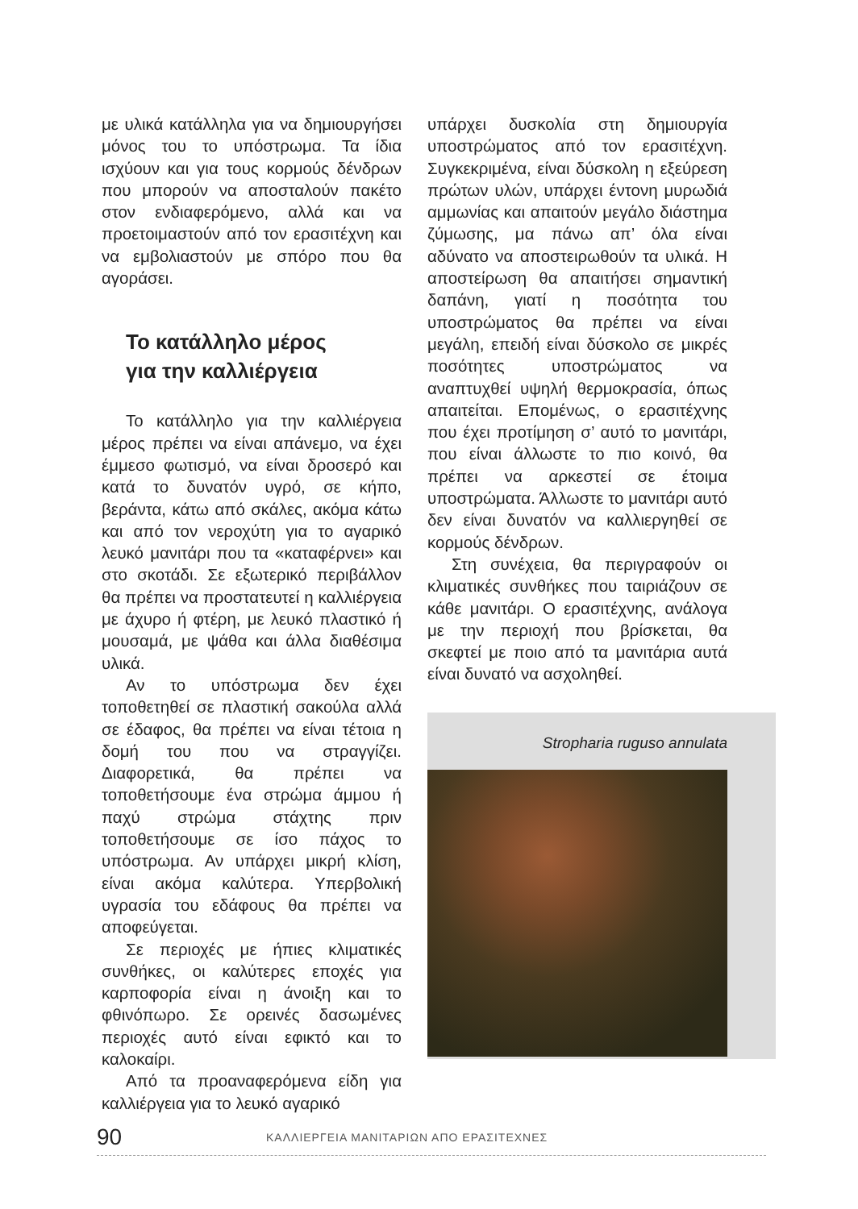με υλικά κατάλληλα για να δημιουργήσει μόνος του το υπόστρωμα. Τα ίδια ισχύουν και για τους κορμούς δένδρων που μπορούν να αποσταλούν πακέτο στον ενδιαφερόμενο, αλλά και να προετοιμαστούν από τον ερασιτέχνη και να εμβολιαστούν με σπόρο που θα αγοράσει.
Το κατάλληλο μέρος
για την καλλιέργεια
Το κατάλληλο για την καλλιέργεια μέρος πρέπει να είναι απάνεμο, να έχει έμμεσο φωτισμό, να είναι δροσερό και κατά το δυνατόν υγρό, σε κήπο, βεράντα, κάτω από σκάλες, ακόμα κάτω και από τον νεροχύτη για το αγαρικό λευκό μανιτάρι που τα «καταφέρνει» και στο σκοτάδι. Σε εξωτερικό περιβάλλον θα πρέπει να προστατευτεί η καλλιέργεια με άχυρο ή φτέρη, με λευκό πλαστικό ή μουσαμά, με ψάθα και άλλα διαθέσιμα υλικά.
Αν το υπόστρωμα δεν έχει τοποθετηθεί σε πλαστική σακούλα αλλά σε έδαφος, θα πρέπει να είναι τέτοια η δομή του που να στραγγίζει. Διαφορετικά, θα πρέπει να τοποθετήσουμε ένα στρώμα άμμου ή παχύ στρώμα στάχτης πριν τοποθετήσουμε σε ίσο πάχος το υπόστρωμα. Αν υπάρχει μικρή κλίση, είναι ακόμα καλύτερα. Υπερβολική υγρασία του εδάφους θα πρέπει να αποφεύγεται.
Σε περιοχές με ήπιες κλιματικές συνθήκες, οι καλύτερες εποχές για καρποφορία είναι η άνοιξη και το φθινόπωρο. Σε ορεινές δασωμένες περιοχές αυτό είναι εφικτό και το καλοκαίρι.
Από τα προαναφερόμενα είδη για καλλιέργεια για το λευκό αγαρικό
υπάρχει δυσκολία στη δημιουργία υποστρώματος από τον ερασιτέχνη. Συγκεκριμένα, είναι δύσκολη η εξεύρεση πρώτων υλών, υπάρχει έντονη μυρωδιά αμμωνίας και απαιτούν μεγάλο διάστημα ζύμωσης, μα πάνω απ’ όλα είναι αδύνατο να αποστειρωθούν τα υλικά. Η αποστείρωση θα απαιτήσει σημαντική δαπάνη, γιατί η ποσότητα του υποστρώματος θα πρέπει να είναι μεγάλη, επειδή είναι δύσκολο σε μικρές ποσότητες υποστρώματος να αναπτυχθεί υψηλή θερμοκρασία, όπως απαιτείται. Επομένως, ο ερασιτέχνης που έχει προτίμηση σ’ αυτό το μανιτάρι, που είναι άλλωστε το πιο κοινό, θα πρέπει να αρκεστεί σε έτοιμα υποστρώματα. Άλλωστε το μανιτάρι αυτό δεν είναι δυνατόν να καλλιεργηθεί σε κορμούς δένδρων.
Στη συνέχεια, θα περιγραφούν οι κλιματικές συνθήκες που ταιριάζουν σε κάθε μανιτάρι. Ο ερασιτέχνης, ανάλογα με την περιοχή που βρίσκεται, θα σκεφτεί με ποιο από τα μανιτάρια αυτά είναι δυνατό να ασχοληθεί.
Stropharia ruguso annulata
90 ΚΑΛΛΙΕΡΓΕΙΑ ΜΑΝΙΤΑΡΙΩΝ ΑΠΟ ΕΡΑΣΙΤΕΧΝΕΣ